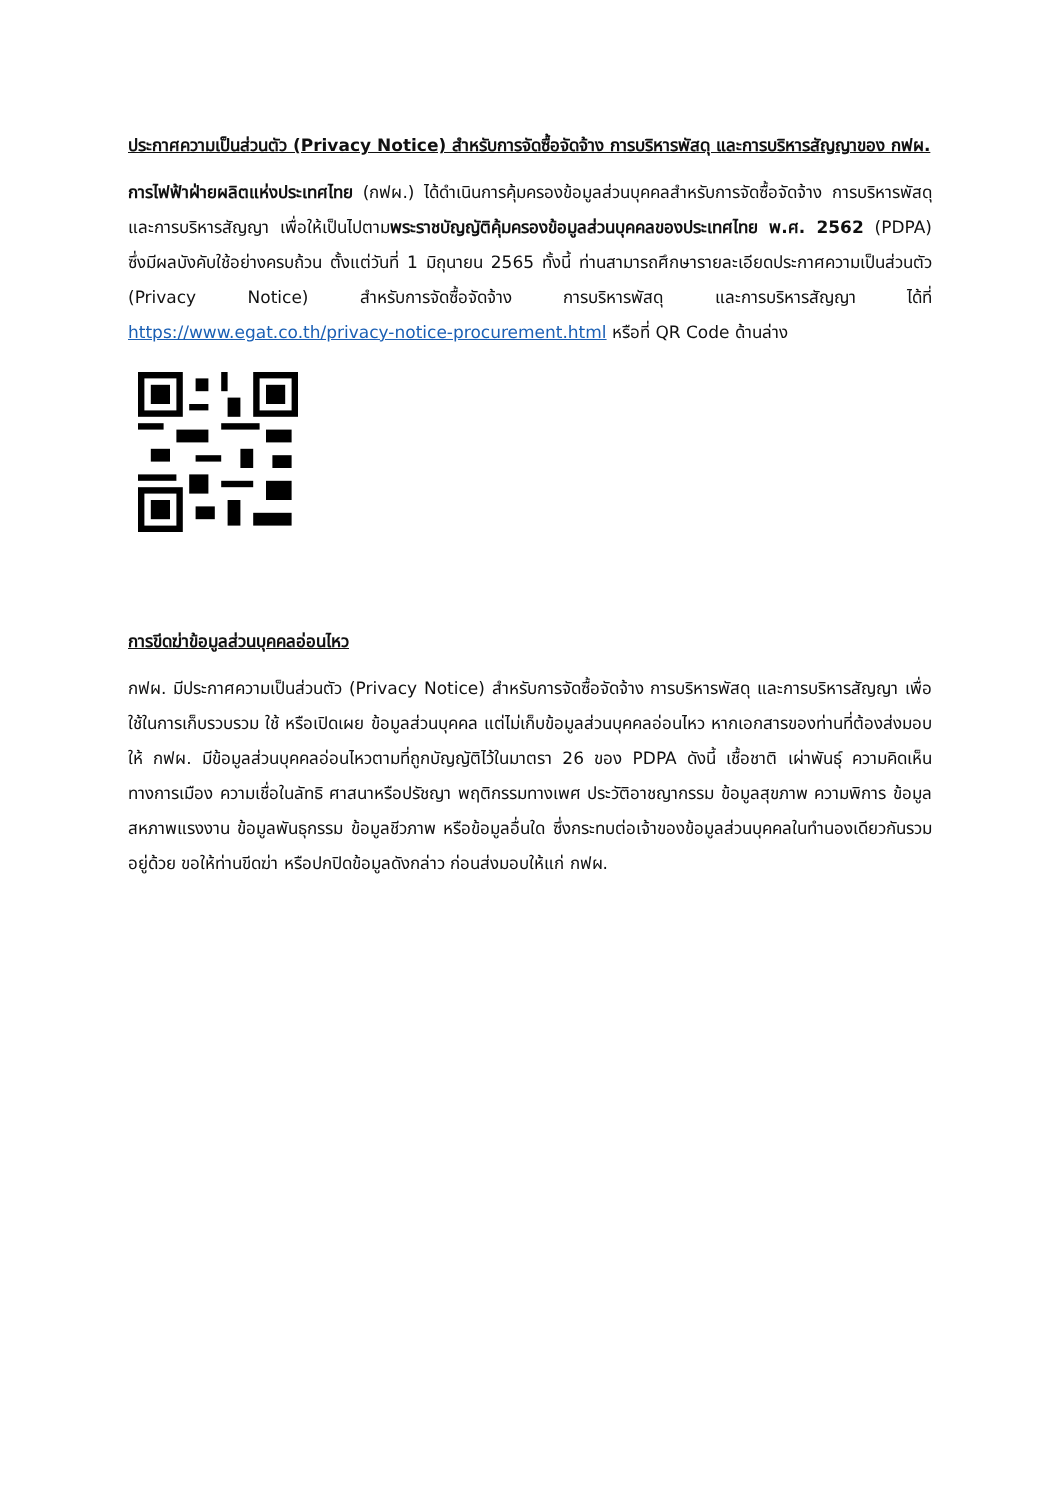ประกาศความเป็นส่วนตัว (Privacy Notice) สำหรับการจัดซื้อจัดจ้าง การบริหารพัสดุ และการบริหารสัญญาของ กฟผ.
การไฟฟ้าฝ่ายผลิตแห่งประเทศไทย (กฟผ.) ได้ดำเนินการคุ้มครองข้อมูลส่วนบุคคลสำหรับการจัดซื้อจัดจ้าง การบริหารพัสดุ และการบริหารสัญญา เพื่อให้เป็นไปตามพระราชบัญญัติคุ้มครองข้อมูลส่วนบุคคลของประเทศไทย พ.ศ. 2562 (PDPA) ซึ่งมีผลบังคับใช้อย่างครบถ้วน ตั้งแต่วันที่ 1 มิถุนายน 2565 ทั้งนี้ ท่านสามารถศึกษารายละเอียดประกาศความเป็นส่วนตัว (Privacy Notice) สำหรับการจัดซื้อจัดจ้าง การบริหารพัสดุ และการบริหารสัญญา ได้ที่ https://www.egat.co.th/privacy-notice-procurement.html หรือที่ QR Code ด้านล่าง
การขีดฆ่าข้อมูลส่วนบุคคลอ่อนไหว
กฟผ. มีประกาศความเป็นส่วนตัว (Privacy Notice) สำหรับการจัดซื้อจัดจ้าง การบริหารพัสดุ และการบริหารสัญญา เพื่อใช้ในการเก็บรวบรวม ใช้ หรือเปิดเผย ข้อมูลส่วนบุคคล แต่ไม่เก็บข้อมูลส่วนบุคคลอ่อนไหว หากเอกสารของท่านที่ต้องส่งมอบให้ กฟผ. มีข้อมูลส่วนบุคคลอ่อนไหวตามที่ถูกบัญญัติไว้ในมาตรา 26 ของ PDPA ดังนี้ เชื้อชาติ เผ่าพันธุ์ ความคิดเห็นทางการเมือง ความเชื่อในลัทธิ ศาสนาหรือปรัชญา พฤติกรรมทางเพศ ประวัติอาชญากรรม ข้อมูลสุขภาพ ความพิการ ข้อมูลสหภาพแรงงาน ข้อมูลพันธุกรรม ข้อมูลชีวภาพ หรือข้อมูลอื่นใด ซึ่งกระทบต่อเจ้าของข้อมูลส่วนบุคคลในทำนองเดียวกันรวมอยู่ด้วย ขอให้ท่านขีดฆ่า หรือปกปิดข้อมูลดังกล่าว ก่อนส่งมอบให้แก่ กฟผ.